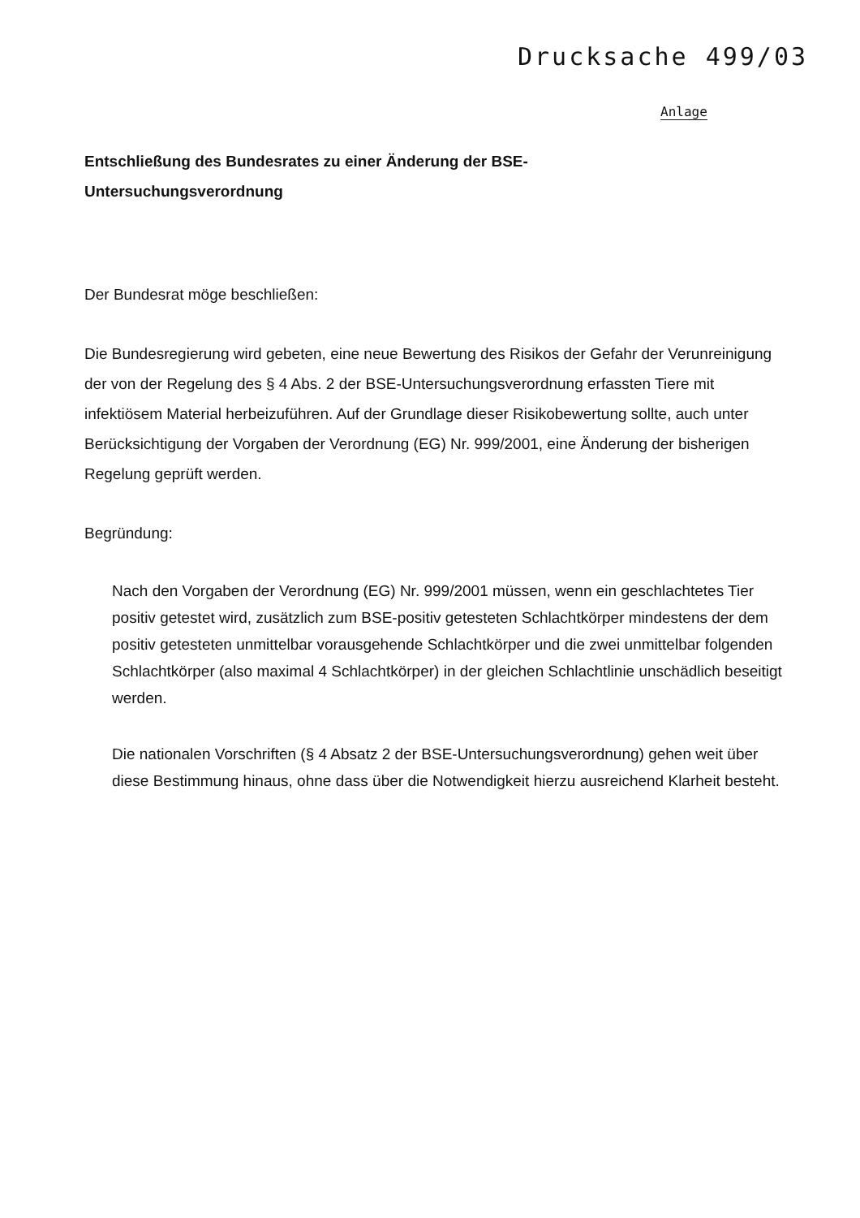Drucksache 499/03
Anlage
Entschließung des Bundesrates zu einer Änderung der BSE-
Untersuchungsverordnung
Der Bundesrat möge beschließen:
Die Bundesregierung wird gebeten, eine neue Bewertung des Risikos der Gefahr der Verunreinigung der von der Regelung des § 4 Abs. 2 der BSE-Untersuchungsverordnung erfassten Tiere mit infektiösem Material herbeizuführen. Auf der Grundlage dieser Risikobewertung sollte, auch unter Berücksichtigung der Vorgaben der Verordnung (EG) Nr. 999/2001, eine Änderung der bisherigen Regelung geprüft werden.
Begründung:
Nach den Vorgaben der Verordnung (EG) Nr. 999/2001 müssen, wenn ein geschlachtetes Tier positiv getestet wird, zusätzlich zum BSE-positiv getesteten Schlachtkörper mindestens der dem positiv getesteten unmittelbar vorausgehende Schlachtkörper und die zwei unmittelbar folgenden Schlachtkörper (also maximal 4 Schlachtkörper) in der gleichen Schlachtlinie unschädlich beseitigt werden.
Die nationalen Vorschriften (§ 4 Absatz 2 der BSE-Untersuchungsverordnung) gehen weit über diese Bestimmung hinaus, ohne dass über die Notwendigkeit hierzu ausreichend Klarheit besteht.